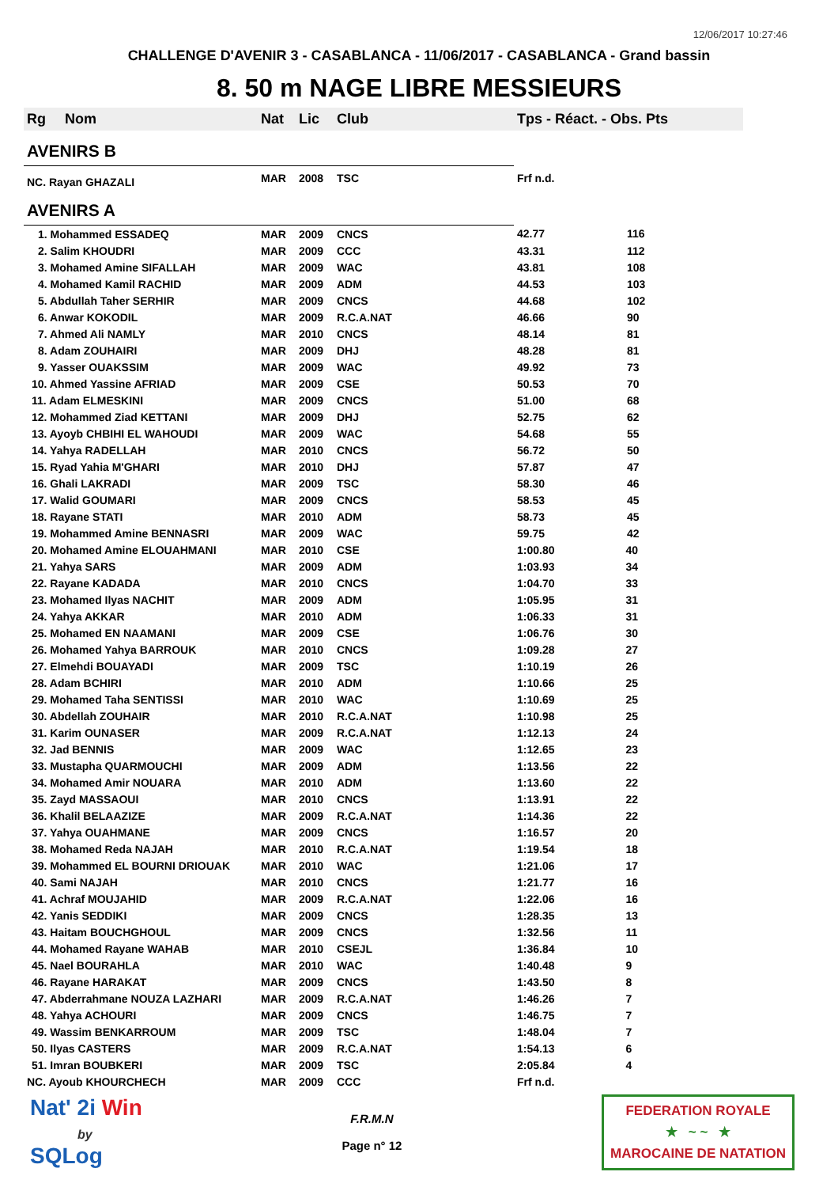12/06/2017 10:27:46
CHALLENGE D'AVENIR 3 - CASABLANCA - 11/06/2017 - CASABLANCA - Grand bassin
8. 50 m NAGE LIBRE MESSIEURS
| Rg | Nom | Nat | Lic | Club | Tps - Réact. - Obs. Pts |
| --- | --- | --- | --- | --- | --- |
| AVENIRS B | | | | | |
| NC. Rayan GHAZALI | | MAR | 2008 | TSC | Frf n.d. |
| AVENIRS A | | | | | |
| 1. Mohammed ESSADEQ | | MAR | 2009 | CNCS | 42.77 116 |
| 2. Salim KHOUDRI | | MAR | 2009 | CCC | 43.31 112 |
| 3. Mohamed Amine SIFALLAH | | MAR | 2009 | WAC | 43.81 108 |
| 4. Mohamed Kamil RACHID | | MAR | 2009 | ADM | 44.53 103 |
| 5. Abdullah Taher SERHIR | | MAR | 2009 | CNCS | 44.68 102 |
| 6. Anwar KOKODIL | | MAR | 2009 | R.C.A.NAT | 46.66 90 |
| 7. Ahmed Ali NAMLY | | MAR | 2010 | CNCS | 48.14 81 |
| 8. Adam ZOUHAIRI | | MAR | 2009 | DHJ | 48.28 81 |
| 9. Yasser OUAKSSIM | | MAR | 2009 | WAC | 49.92 73 |
| 10. Ahmed Yassine AFRIAD | | MAR | 2009 | CSE | 50.53 70 |
| 11. Adam ELMESKINI | | MAR | 2009 | CNCS | 51.00 68 |
| 12. Mohammed Ziad KETTANI | | MAR | 2009 | DHJ | 52.75 62 |
| 13. Ayoyb CHBIHI EL WAHOUDI | | MAR | 2009 | WAC | 54.68 55 |
| 14. Yahya RADELLAH | | MAR | 2010 | CNCS | 56.72 50 |
| 15. Ryad Yahia M'GHARI | | MAR | 2010 | DHJ | 57.87 47 |
| 16. Ghali LAKRADI | | MAR | 2009 | TSC | 58.30 46 |
| 17. Walid GOUMARI | | MAR | 2009 | CNCS | 58.53 45 |
| 18. Rayane STATI | | MAR | 2010 | ADM | 58.73 45 |
| 19. Mohammed Amine BENNASRI | | MAR | 2009 | WAC | 59.75 42 |
| 20. Mohamed Amine ELOUAHMANI | | MAR | 2010 | CSE | 1:00.80 40 |
| 21. Yahya SARS | | MAR | 2009 | ADM | 1:03.93 34 |
| 22. Rayane KADADA | | MAR | 2010 | CNCS | 1:04.70 33 |
| 23. Mohamed Ilyas NACHIT | | MAR | 2009 | ADM | 1:05.95 31 |
| 24. Yahya AKKAR | | MAR | 2010 | ADM | 1:06.33 31 |
| 25. Mohamed EN NAAMANI | | MAR | 2009 | CSE | 1:06.76 30 |
| 26. Mohamed Yahya BARROUK | | MAR | 2010 | CNCS | 1:09.28 27 |
| 27. Elmehdi BOUAYADI | | MAR | 2009 | TSC | 1:10.19 26 |
| 28. Adam BCHIRI | | MAR | 2010 | ADM | 1:10.66 25 |
| 29. Mohamed Taha SENTISSI | | MAR | 2010 | WAC | 1:10.69 25 |
| 30. Abdellah ZOUHAIR | | MAR | 2010 | R.C.A.NAT | 1:10.98 25 |
| 31. Karim OUNASER | | MAR | 2009 | R.C.A.NAT | 1:12.13 24 |
| 32. Jad BENNIS | | MAR | 2009 | WAC | 1:12.65 23 |
| 33. Mustapha QUARMOUCHI | | MAR | 2009 | ADM | 1:13.56 22 |
| 34. Mohamed Amir NOUARA | | MAR | 2010 | ADM | 1:13.60 22 |
| 35. Zayd MASSAOUI | | MAR | 2010 | CNCS | 1:13.91 22 |
| 36. Khalil BELAAZIZE | | MAR | 2009 | R.C.A.NAT | 1:14.36 22 |
| 37. Yahya OUAHMANE | | MAR | 2009 | CNCS | 1:16.57 20 |
| 38. Mohamed Reda NAJAH | | MAR | 2010 | R.C.A.NAT | 1:19.54 18 |
| 39. Mohammed EL BOURNI DRIOUAK | | MAR | 2010 | WAC | 1:21.06 17 |
| 40. Sami NAJAH | | MAR | 2010 | CNCS | 1:21.77 16 |
| 41. Achraf MOUJAHID | | MAR | 2009 | R.C.A.NAT | 1:22.06 16 |
| 42. Yanis SEDDIKI | | MAR | 2009 | CNCS | 1:28.35 13 |
| 43. Haitam BOUCHGHOUL | | MAR | 2009 | CNCS | 1:32.56 11 |
| 44. Mohamed Rayane WAHAB | | MAR | 2010 | CSEJL | 1:36.84 10 |
| 45. Nael BOURAHLA | | MAR | 2010 | WAC | 1:40.48 9 |
| 46. Rayane HARAKAT | | MAR | 2009 | CNCS | 1:43.50 8 |
| 47. Abderrahmane NOUZA LAZHARI | | MAR | 2009 | R.C.A.NAT | 1:46.26 7 |
| 48. Yahya ACHOURI | | MAR | 2009 | CNCS | 1:46.75 7 |
| 49. Wassim BENKARROUM | | MAR | 2009 | TSC | 1:48.04 7 |
| 50. Ilyas CASTERS | | MAR | 2009 | R.C.A.NAT | 1:54.13 6 |
| 51. Imran BOUBKERI | | MAR | 2009 | TSC | 2:05.84 4 |
| NC. Ayoub KHOURCHECH | | MAR | 2009 | CCC | Frf n.d. |
Nat' 2i Win
by
SQLog
F.R.M.N
Page n° 12
FEDERATION ROYALE
★ ~ ~ ★
MAROCAINE DE NATATION